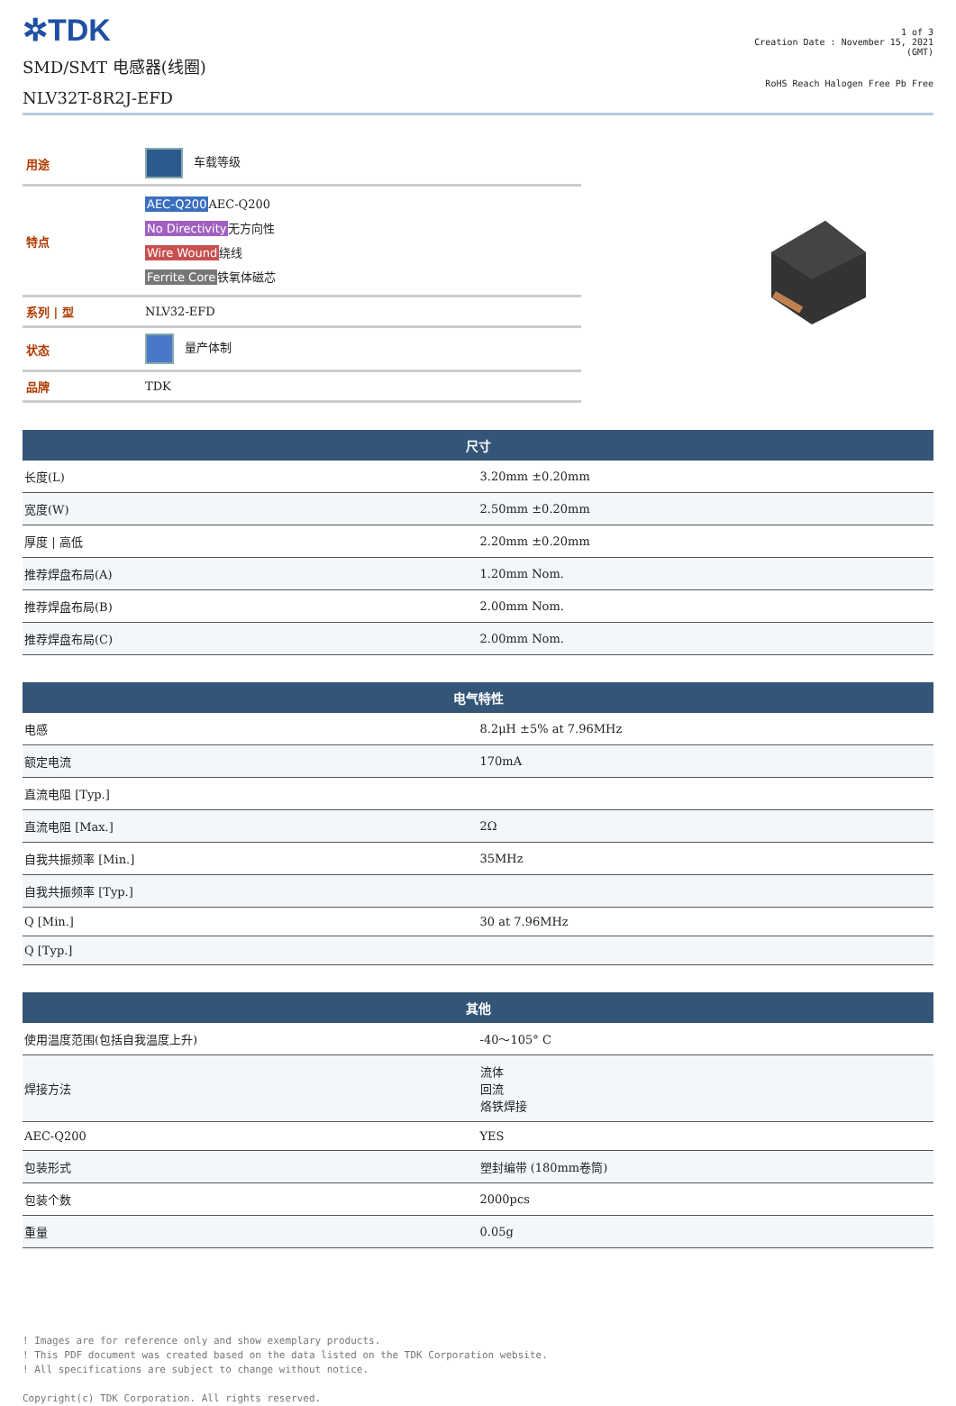✲TDK
SMD/SMT 电感器(线圈)
NLV32T-8R2J-EFD
1 of 3
Creation Date : November 15, 2021
(GMT)
RoHS Reach Halogen Free Pb Free
| 用途 | 车载等级 |
| 特点 | AEC-Q200 AEC-Q200 No Directivity 无方向性 Wire Wound 绕线 Ferrite Core 铁氧体磁芯 |
| 系列 / 型 | NLV32-EFD |
| 状态 | 量产体制 |
| 品牌 | TDK |
| 尺寸 | |
| --- | --- |
| 长度(L) | 3.20mm ±0.20mm |
| 宽度(W) | 2.50mm ±0.20mm |
| 厚度 / 高低 | 2.20mm ±0.20mm |
| 推荐焊盘布局(A) | 1.20mm Nom. |
| 推荐焊盘布局(B) | 2.00mm Nom. |
| 推荐焊盘布局(C) | 2.00mm Nom. |
| 电气特性 | |
| --- | --- |
| 电感 | 8.2μH ±5% at 7.96MHz |
| 额定电流 | 170mA |
| 直流电阻 [Typ.] | |
| 直流电阻 [Max.] | 2Ω |
| 自我共振频率 [Min.] | 35MHz |
| 自我共振频率 [Typ.] | |
| Q [Min.] | 30 at 7.96MHz |
| Q [Typ.] | |
| 其他 | |
| --- | --- |
| 使用温度范围(包括自我温度上升) | -40～105° C |
| 焊接方法 | 流体 回流 烙铁焊接 |
| AEC-Q200 | YES |
| 包装形式 | 塑封编带 (180mm卷筒) |
| 包装个数 | 2000pcs |
| 重量 | 0.05g |
! Images are for reference only and show exemplary products.
! This PDF document was created based on the data listed on the TDK Corporation website.
! All specifications are subject to change without notice.
Copyright(c) TDK Corporation. All rights reserved.